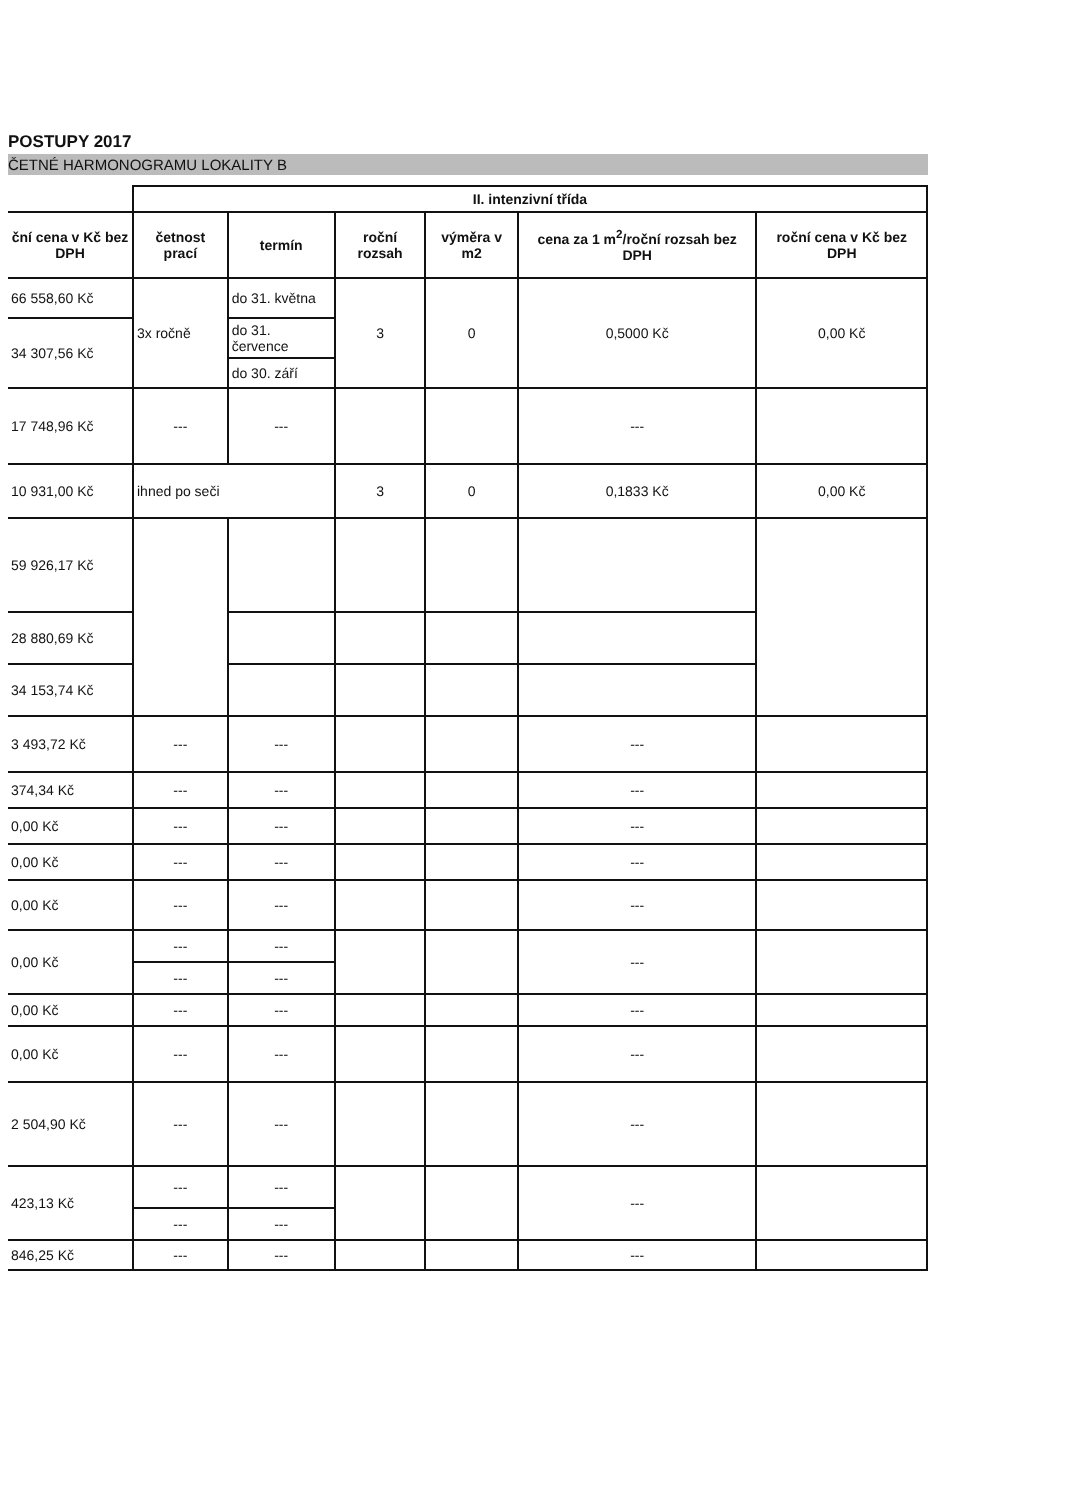POSTUPY 2017
ČETNÉ HARMONOGRAMU LOKALITY B
| | II. intenzivní třída | | | | | |
| --- | --- | --- | --- | --- | --- | --- |
| ční cena v Kč bez DPH | četnost prací | termín | roční rozsah | výměra v m2 | cena za 1 m<sup>2</sup>/roční rozsah bez DPH | roční cena v Kč bez DPH |
| 66 558,60 Kč | 3x ročně | do 31. května | 3 | 0 | 0,5000 Kč | 0,00 Kč |
| 34 307,56 Kč | | do 31. července | | | | |
| | | do 30. září | | | | |
| 17 748,96 Kč | --- | --- | | | --- | |
| 10 931,00 Kč | ihned po seči | | 3 | 0 | 0,1833 Kč | 0,00 Kč |
| 59 926,17 Kč | | | | | | |
| 28 880,69 Kč | | | | | | |
| 34 153,74 Kč | | | | | | |
| 3 493,72 Kč | --- | --- | | | --- | |
| 374,34 Kč | --- | --- | | | --- | |
| 0,00 Kč | --- | --- | | | --- | |
| 0,00 Kč | --- | --- | | | --- | |
| 0,00 Kč | --- | --- | | | --- | |
| 0,00 Kč | --- | --- | | | --- | |
| | --- | --- | | | | |
| 0,00 Kč | --- | --- | | | --- | |
| 0,00 Kč | --- | --- | | | --- | |
| 2 504,90 Kč | --- | --- | | | --- | |
| 423,13 Kč | --- | --- | | | --- | |
| | --- | --- | | | | |
| 846,25 Kč | --- | --- | | | --- | |